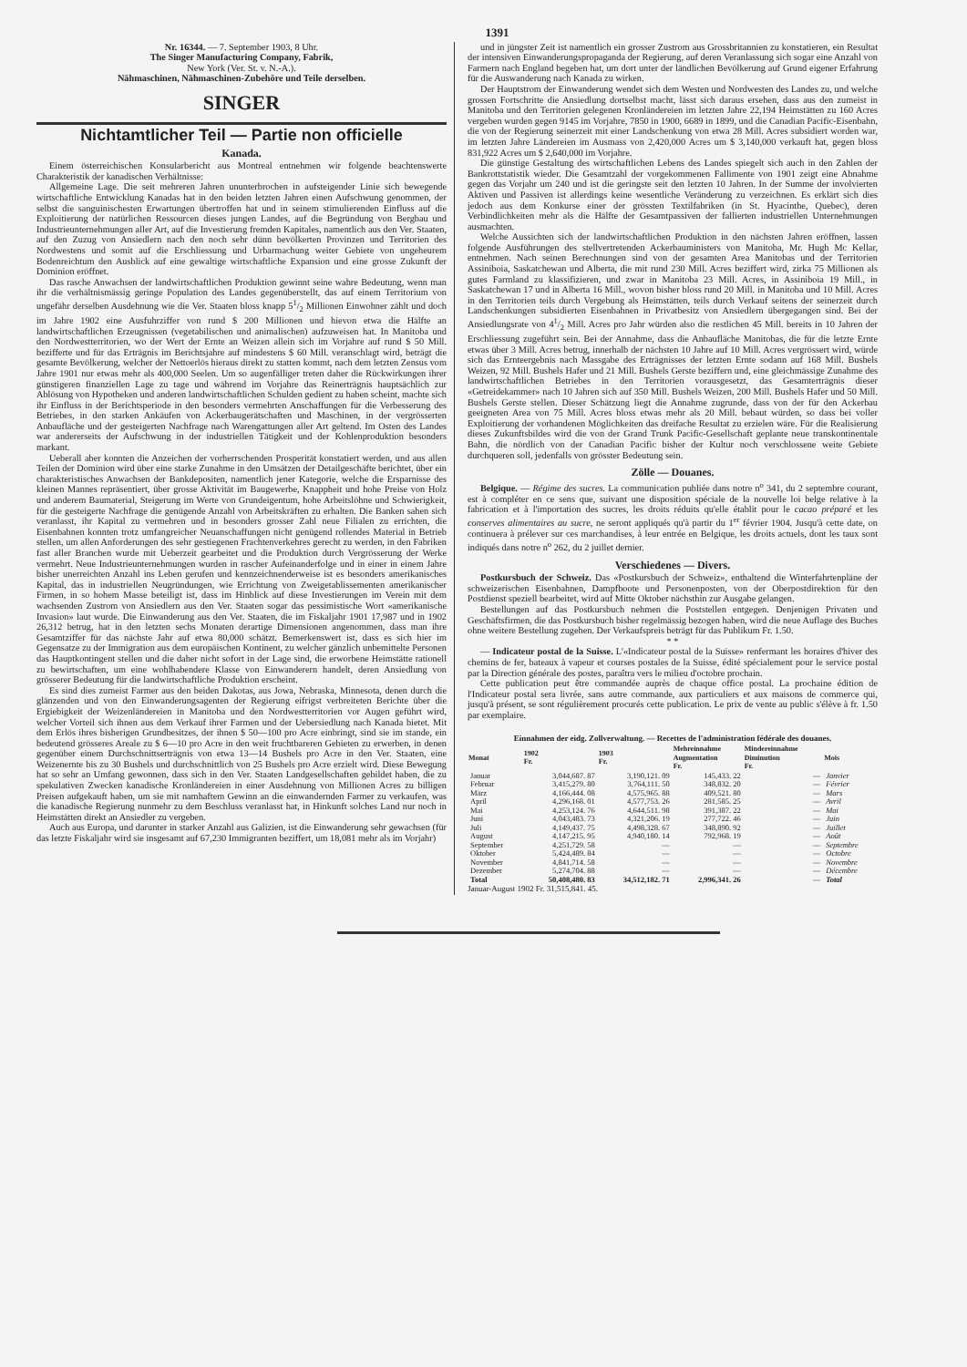1391
Nr. 16344. — 7. September 1903, 8 Uhr.
The Singer Manufacturing Company, Fabrik,
New York (Ver. St. v. N.-A.).
Nähmaschinen, Nähmaschinen-Zubehöre und Teile derselben.
SINGER
Nichtamtlicher Teil — Partie non officielle
Kanada.
Einem österreichischen Konsularbericht aus Montreal entnehmen wir folgende beachtenswerte Charakteristik der kanadischen Verhältnisse:
Allgemeine Lage. Die seit mehreren Jahren ununterbrochen in aufsteigender Linie sich bewegende wirtschaftliche Entwicklung Kanadas hat in den beiden letzten Jahren einen Aufschwung genommen, der selbst die sanguinischesten Erwartungen übertroffen hat und in seinem stimulierenden Einfluss auf die Exploitierung der natürlichen Ressourcen dieses jungen Landes, auf die Begründung von Bergbau und Industrieunternehmungen aller Art, auf die Investierung fremden Kapitales, namentlich aus den Ver. Staaten, auf den Zuzug von Ansiedlern nach den noch sehr dünn bevölkerten Provinzen und Territorien des Nordwestens und somit auf die Erschliessung und Urbarmachung weiter Gebiete von ungeheurem Bodenreichtum den Ausblick auf eine gewaltige wirtschaftliche Expansion und eine grosse Zukunft der Dominion eröffnet.
Das rasche Anwachsen der landwirtschaftlichen Produktion gewinnt seine wahre Bedeutung, wenn man ihr die verhältnismässig geringe Population des Landes gegenüberstellt, das auf einem Territorium von ungefähr derselben Ausdehnung wie die Ver. Staaten bloss knapp 51/2 Millionen Einwohner zählt und doch im Jahre 1902 eine Ausfuhrziffer von rund $ 200 Millionen und hievon etwa die Hälfte an landwirtschaftlichen Erzeugnissen (vegetabilischen und animalischen) aufzuweisen hat. In Manitoba und den Nordwestterritorien, wo der Wert der Ernte an Weizen allein sich im Vorjahre auf rund $ 50 Mill. bezifferte und für das Erträgnis im Berichtsjahre auf mindestens $ 60 Mill. veranschlagt wird, beträgt die gesamte Bevölkerung, welcher der Nettoerlös hieraus direkt zu statten kommt, nach dem letzten Zensus vom Jahre 1901 nur etwas mehr als 400,000 Seelen. Um so augenfälliger treten daher die Rückwirkungen ihrer günstigeren finanziellen Lage zu tage und während im Vorjahre das Reinerträgnis hauptsächlich zur Ablösung von Hypotheken und anderen landwirtschaftlichen Schulden gedient zu haben scheint, machte sich ihr Einfluss in der Berichtsperiode in den besonders vermehrten Anschaffungen für die Verbesserung des Betriebes, in den starken Ankäufen von Ackerbaugerätschaften und Maschinen, in der vergrösserten Anbaufläche und der gesteigerten Nachfrage nach Warengattungen aller Art geltend. Im Osten des Landes war andererseits der Aufschwung in der industriellen Tätigkeit und der Kohlenproduktion besonders markant.
Ueberall aber konnten die Anzeichen der vorherrschenden Prosperität konstatiert werden, und aus allen Teilen der Dominion wird über eine starke Zunahme in den Umsätzen der Detailgeschäfte berichtet, über ein charakteristisches Anwachsen der Bankdepositen, namentlich jener Kategorie, welche die Ersparnisse des kleinen Mannes repräsentiert, über grosse Aktivität im Baugewerbe, Knappheit und hohe Preise von Holz und anderem Baumaterial, Steigerung im Werte von Grundeigentum, hohe Arbeitslöhne und Schwierigkeit, für die gesteigerte Nachfrage die genügende Anzahl von Arbeitskräften zu erhalten. Die Banken sahen sich veranlasst, ihr Kapital zu vermehren und in besonders grosser Zahl neue Filialen zu errichten, die Eisenbahnen konnten trotz umfangreicher Neuanschaffungen nicht genügend rollendes Material in Betrieb stellen, um allen Anforderungen des sehr gestiegenen Frachtenverkehres gerecht zu werden, in den Fabriken fast aller Branchen wurde mit Ueberzeit gearbeitet und die Produktion durch Vergrösserung der Werke vermehrt. Neue Industrieunternehmungen wurden in rascher Aufeinanderfolge und in einer in einem Jahre bisher unerreichten Anzahl ins Leben gerufen und kennzeichnenderweise ist es besonders amerikanisches Kapital, das in industriellen Neugründungen, wie Errichtung von Zweigetablissementen amerikanischer Firmen, in so hohem Masse beteiligt ist, dass im Hinblick auf diese Investierungen im Verein mit dem wachsenden Zustrom von Ansiedlern aus den Ver. Staaten sogar das pessimistische Wort «amerikanische Invasion» laut wurde. Die Einwanderung aus den Ver. Staaten, die im Fiskaljahr 1901 17,987 und in 1902 26,312 betrug, hat in den letzten sechs Monaten derartige Dimensionen angenommen, dass man ihre Gesamtziffer für das nächste Jahr auf etwa 80,000 schätzt. Bemerkenswert ist, dass es sich hier im Gegensatze zu der Immigration aus dem europäischen Kontinent, zu welcher gänzlich unbemittelte Personen das Hauptkontingent stellen und die daher nicht sofort in der Lage sind, die erworbene Heimstätte rationell zu bewirtschaften, um eine wohlhabendere Klasse von Einwanderern handelt, deren Ansiedlung von grösserer Bedeutung für die landwirtschaftliche Produktion erscheint.
Es sind dies zumeist Farmer aus den beiden Dakotas, aus Jowa, Nebraska, Minnesota, denen durch die glänzenden und von den Einwanderungsagenten der Regierung eifrigst verbreiteten Berichte über die Ergiebigkeit der Weizenländereien in Manitoba und den Nordwestterritorien vor Augen geführt wird, welcher Vorteil sich ihnen aus dem Verkauf ihrer Farmen und der Uebersiedlung nach Kanada bietet. Mit dem Erlös ihres bisherigen Grundbesitzes, der ihnen $ 50—100 pro Acre einbringt, sind sie im stande, ein bedeutend grösseres Areale zu $ 6—10 pro Acre in den weit fruchtbareren Gebieten zu erwerben, in denen gegenüber einem Durchschnittserträgnis von etwa 13—14 Bushels pro Acre in den Ver. Staaten, eine Weizenernte bis zu 30 Bushels und durchschnittlich von 25 Bushels pro Acre erzielt wird. Diese Bewegung hat so sehr an Umfang gewonnen, dass sich in den Ver. Staaten Landgesellschaften gebildet haben, die zu spekulativen Zwecken kanadische Kronländereien in einer Ausdehnung von Millionen Acres zu billigen Preisen aufgekauft haben, um sie mit namhaftem Gewinn an die einwandernden Farmer zu verkaufen, was die kanadische Regierung nunmehr zu dem Beschluss veranlasst hat, in Hinkunft solches Land nur noch in Heimstätten direkt an Ansiedler zu vergeben.
Auch aus Europa, und darunter in starker Anzahl aus Galizien, ist die Einwanderung sehr gewachsen (für das letzte Fiskaljahr wird sie insgesamt auf 67,230 Immigranten beziffert, um 18,081 mehr als im Vorjahr)
und in jüngster Zeit ist namentlich ein grosser Zustrom aus Grossbritannien zu konstatieren, ein Resultat der intensiven Einwanderungspropaganda der Regierung, auf deren Veranlassung sich sogar eine Anzahl von Farmern nach England begeben hat, um dort unter der ländlichen Bevölkerung auf Grund eigener Erfahrung für die Auswanderung nach Kanada zu wirken.
Der Hauptstrom der Einwanderung wendet sich dem Westen und Nordwesten des Landes zu, und welche grossen Fortschritte die Ansiedlung dortselbst macht, lässt sich daraus ersehen, dass aus den zumeist in Manitoba und den Territorien gelegenen Kronländereien im letzten Jahre 22,194 Heimstätten zu 160 Acres vergeben wurden gegen 9145 im Vorjahre, 7850 in 1900, 6689 in 1899, und die Canadian Pacific-Eisenbahn, die von der Regierung seinerzeit mit einer Landschenkung von etwa 28 Mill. Acres subsidiert worden war, im letzten Jahre Ländereien im Ausmass von 2,420,000 Acres um $ 3,140,000 verkauft hat, gegen bloss 831,922 Acres um $ 2,640,000 im Vorjahre.
Die günstige Gestaltung des wirtschaftlichen Lebens des Landes spiegelt sich auch in den Zahlen der Bankrottstatistik wieder. Die Gesamtzahl der vorgekommenen Fallimente von 1901 zeigt eine Abnahme gegen das Vorjahr um 240 und ist die geringste seit den letzten 10 Jahren. In der Summe der involvierten Aktiven und Passiven ist allerdings keine wesentliche Veränderung zu verzeichnen. Es erklärt sich dies jedoch aus dem Konkurse einer der grössten Textilfabriken (in St. Hyacinthe, Quebec), deren Verbindlichkeiten mehr als die Hälfte der Gesamtpassiven der fallierten industriellen Unternehmungen ausmachten.
Welche Aussichten sich der landwirtschaftlichen Produktion in den nächsten Jahren eröffnen, lassen folgende Ausführungen des stellvertretenden Ackerbauministers von Manitoba, Mr. Hugh Mc Kellar, entnehmen. Nach seinen Berechnungen sind von der gesamten Area Manitobas und der Territorien Assiniboia, Saskatchewan und Alberta, die mit rund 230 Mill. Acres beziffert wird, zirka 75 Millionen als gutes Farmland zu klassifizieren, und zwar in Manitoba 23 Mill. Acres, in Assiniboia 19 Mill., in Saskatchewan 17 und in Alberta 16 Mill., wovon bisher bloss rund 20 Mill. in Manitoba und 10 Mill. Acres in den Territorien teils durch Vergebung als Heimstätten, teils durch Verkauf seitens der seinerzeit durch Landschenkungen subsidierten Eisenbahnen in Privatbesitz von Ansiedlern übergegangen sind. Bei der Ansiedlungsrate von 41/2 Mill. Acres pro Jahr würden also die restlichen 45 Mill. bereits in 10 Jahren der Erschliessung zugeführt sein. Bei der Annahme, dass die Anbaufläche Manitobas, die für die letzte Ernte etwas über 3 Mill. Acres betrug, innerhalb der nächsten 10 Jahre auf 10 Mill. Acres vergrössert wird, würde sich das Ernteergebnis nach Massgabe des Erträgnisses der letzten Ernte sodann auf 168 Mill. Bushels Weizen, 92 Mill. Bushels Hafer und 21 Mill. Bushels Gerste beziffern und, eine gleichmässige Zunahme des landwirtschaftlichen Betriebes in den Territorien vorausgesetzt, das Gesamterträgnis dieser «Getreidekammer» nach 10 Jahren sich auf 350 Mill. Bushels Weizen, 200 Mill. Bushels Hafer und 50 Mill. Bushels Gerste stellen. Dieser Schätzung liegt die Annahme zugrunde, dass von der für den Ackerbau geeigneten Area von 75 Mill. Acres bloss etwas mehr als 20 Mill. bebaut würden, so dass bei voller Exploitierung der vorhandenen Möglichkeiten das dreifache Resultat zu erzielen wäre. Für die Realisierung dieses Zukunftsbildes wird die von der Grand Trunk Pacific-Gesellschaft geplante neue transkontinentale Bahn, die nördlich von der Canadian Pacific bisher der Kultur noch verschlossene weite Gebiete durchqueren soll, jedenfalls von grösster Bedeutung sein.
Zölle — Douanes.
Belgique. — Régime des sucres. La communication publiée dans notre n<sup>o</sup> 341, du 2 septembre courant, est à compléter en ce sens que, suivant une disposition spéciale de la nouvelle loi belge relative à la fabrication et à l'importation des sucres, les droits réduits qu'elle établit pour le cacao préparé et les conserves alimentaires au sucre, ne seront appliqués qu'à partir du 1<sup>er</sup> février 1904. Jusqu'à cette date, on continuera à prélever sur ces marchandises, à leur entrée en Belgique, les droits actuels, dont les taux sont indiqués dans notre n<sup>o</sup> 262, du 2 juillet dernier.
Verschiedenes — Divers.
Postkursbuch der Schweiz. Das «Postkursbuch der Schweiz», enthaltend die Winterfahrtenpläne der schweizerischen Eisenbahnen, Dampfboote und Personenposten, von der Oberpostdirektion für den Postdienst speziell bearbeitet, wird auf Mitte Oktober nächsthin zur Ausgabe gelangen.
Bestellungen auf das Postkursbuch nehmen die Poststellen entgegen. Denjenigen Privaten und Geschäftsfirmen, die das Postkursbuch bisher regelmässig bezogen haben, wird die neue Auflage des Buches ohne weitere Bestellung zugehen. Der Verkaufspreis beträgt für das Publikum Fr. 1.50.
* *
— Indicateur postal de la Suisse. L'«Indicateur postal de la Suisse» renfermant les horaires d'hiver des chemins de fer, bateaux à vapeur et courses postales de la Suisse, édité spécialement pour le service postal par la Direction générale des postes, paraîtra vers le milieu d'octobre prochain.
Cette publication peut être commandée auprès de chaque office postal. La prochaine édition de l'Indicateur postal sera livrée, sans autre commande, aux particuliers et aux maisons de commerce qui, jusqu'à présent, se sont régulièrement procurés cette publication. Le prix de vente au public s'élève à fr. 1.50 par exemplaire.
Einnahmen der eidg. Zollverwaltung. — Recettes de l'administration fédérale des douanes.
| Monat | 1902 Fr. | 1903 Fr. | Mehreinnahme Augmentation Fr. | Mindereinnahme Diminution Fr. | Mois |
| --- | --- | --- | --- | --- | --- |
| Januar | 3,044,687. 87 | 3,190,121. 09 | 145,433. 22 | — | Janvier |
| Februar | 3,415,279. 80 | 3,764,111. 50 | 348,832. 20 | — | Février |
| März | 4,166,444. 08 | 4,575,965. 88 | 409,521. 80 | — | Mars |
| April | 4,296,168. 01 | 4,577,753. 26 | 281,585. 25 | — | Avril |
| Mai | 4,253,124. 76 | 4,644,511. 98 | 391,387. 22 | — | Mai |
| Juni | 4,043,483. 73 | 4,321,206. 19 | 277,722. 46 | — | Juin |
| Juli | 4,149,437. 75 | 4,498,328. 67 | 348,890. 92 | — | Juillet |
| August | 4,147,215. 95 | 4,940,180. 14 | 792,968. 19 | — | Août |
| September | 4,251,729. 58 | — | — | — | Septembre |
| Oktober | 5,424,489. 84 | — | — | — | Octobre |
| November | 4,841,714. 58 | — | — | — | Novembre |
| Dezember | 5,274,704. 88 | — | — | — | Décembre |
| Total | 50,408,480. 83 | 34,512,182. 71 | 2,996,341. 26 | — | Total |
Januar-August 1902 Fr. 31,515,841. 45.